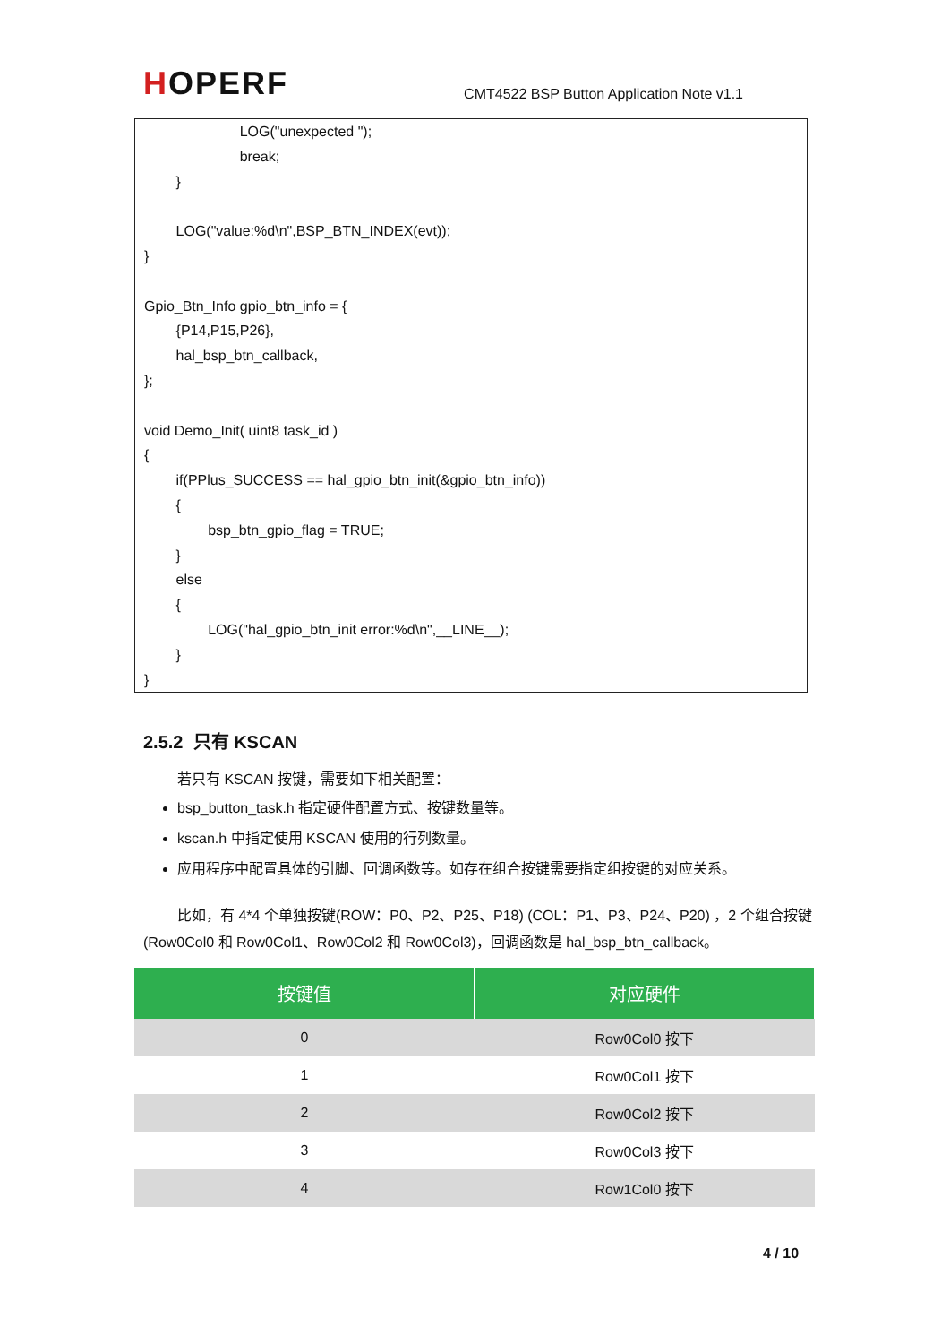HOPERF
CMT4522 BSP Button Application Note v1.1
LOG("unexpected ");
break;
}
LOG("value:%d\n",BSP_BTN_INDEX(evt));
}
Gpio_Btn_Info gpio_btn_info = {
{P14,P15,P26},
hal_bsp_btn_callback,
};
void Demo_Init( uint8 task_id )
{
if(PPlus_SUCCESS == hal_gpio_btn_init(&gpio_btn_info))
{
bsp_btn_gpio_flag = TRUE;
}
else
{
LOG("hal_gpio_btn_init error:%d\n",__LINE__);
}
}
2.5.2 只有 KSCAN
若只有 KSCAN 按键，需要如下相关配置：
bsp_button_task.h 指定硬件配置方式、按键数量等。
kscan.h 中指定使用 KSCAN 使用的行列数量。
应用程序中配置具体的引脚、回调函数等。如存在组合按键需要指定组按键的对应关系。
比如，有 4*4 个单独按键(ROW：P0、P2、P25、P18) (COL：P1、P3、P24、P20) ，2 个组合按键(Row0Col0 和 Row0Col1、Row0Col2 和 Row0Col3)，回调函数是 hal_bsp_btn_callback。
| 按键值 | 对应硬件 |
| --- | --- |
| 0 | Row0Col0 按下 |
| 1 | Row0Col1 按下 |
| 2 | Row0Col2 按下 |
| 3 | Row0Col3 按下 |
| 4 | Row1Col0 按下 |
4 / 10